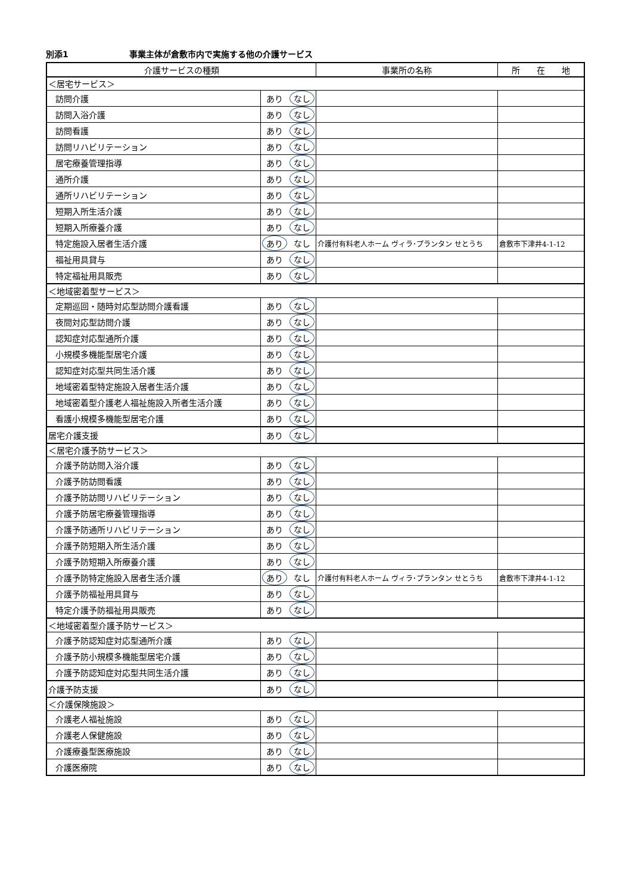別添1 事業主体が倉敷市内で実施する他の介護サービス
| 介護サービスの種類 | | | 事業所の名称 | 所 在 地 |
| --- | --- | --- | --- | --- |
| ＜居宅サービス＞ | | | | |
| 訪問介護 | あり | なし | | |
| 訪問入浴介護 | あり | なし | | |
| 訪問看護 | あり | なし | | |
| 訪問リハビリテーション | あり | なし | | |
| 居宅療養管理指導 | あり | なし | | |
| 通所介護 | あり | なし | | |
| 通所リハビリテーション | あり | なし | | |
| 短期入所生活介護 | あり | なし | | |
| 短期入所療養介護 | あり | なし | | |
| 特定施設入居者生活介護 | あり | なし | 介護付有料老人ホーム ヴィラ･プランタン せとうち | 倉敷市下津井4-1-12 |
| 福祉用具貸与 | あり | なし | | |
| 特定福祉用具販売 | あり | なし | | |
| ＜地域密着型サービス＞ | | | | |
| 定期巡回・随時対応型訪問介護看護 | あり | なし | | |
| 夜間対応型訪問介護 | あり | なし | | |
| 認知症対応型通所介護 | あり | なし | | |
| 小規模多機能型居宅介護 | あり | なし | | |
| 認知症対応型共同生活介護 | あり | なし | | |
| 地域密着型特定施設入居者生活介護 | あり | なし | | |
| 地域密着型介護老人福祉施設入所者生活介護 | あり | なし | | |
| 看護小規模多機能型居宅介護 | あり | なし | | |
| 居宅介護支援 | あり | なし | | |
| ＜居宅介護予防サービス＞ | | | | |
| 介護予防訪問入浴介護 | あり | なし | | |
| 介護予防訪問看護 | あり | なし | | |
| 介護予防訪問リハビリテーション | あり | なし | | |
| 介護予防居宅療養管理指導 | あり | なし | | |
| 介護予防通所リハビリテーション | あり | なし | | |
| 介護予防短期入所生活介護 | あり | なし | | |
| 介護予防短期入所療養介護 | あり | なし | | |
| 介護予防特定施設入居者生活介護 | あり | なし | 介護付有料老人ホーム ヴィラ･プランタン せとうち | 倉敷市下津井4-1-12 |
| 介護予防福祉用具貸与 | あり | なし | | |
| 特定介護予防福祉用具販売 | あり | なし | | |
| ＜地域密着型介護予防サービス＞ | | | | |
| 介護予防認知症対応型通所介護 | あり | なし | | |
| 介護予防小規模多機能型居宅介護 | あり | なし | | |
| 介護予防認知症対応型共同生活介護 | あり | なし | | |
| 介護予防支援 | あり | なし | | |
| ＜介護保険施設＞ | | | | |
| 介護老人福祉施設 | あり | なし | | |
| 介護老人保健施設 | あり | なし | | |
| 介護療養型医療施設 | あり | なし | | |
| 介護医療院 | あり | なし | | |